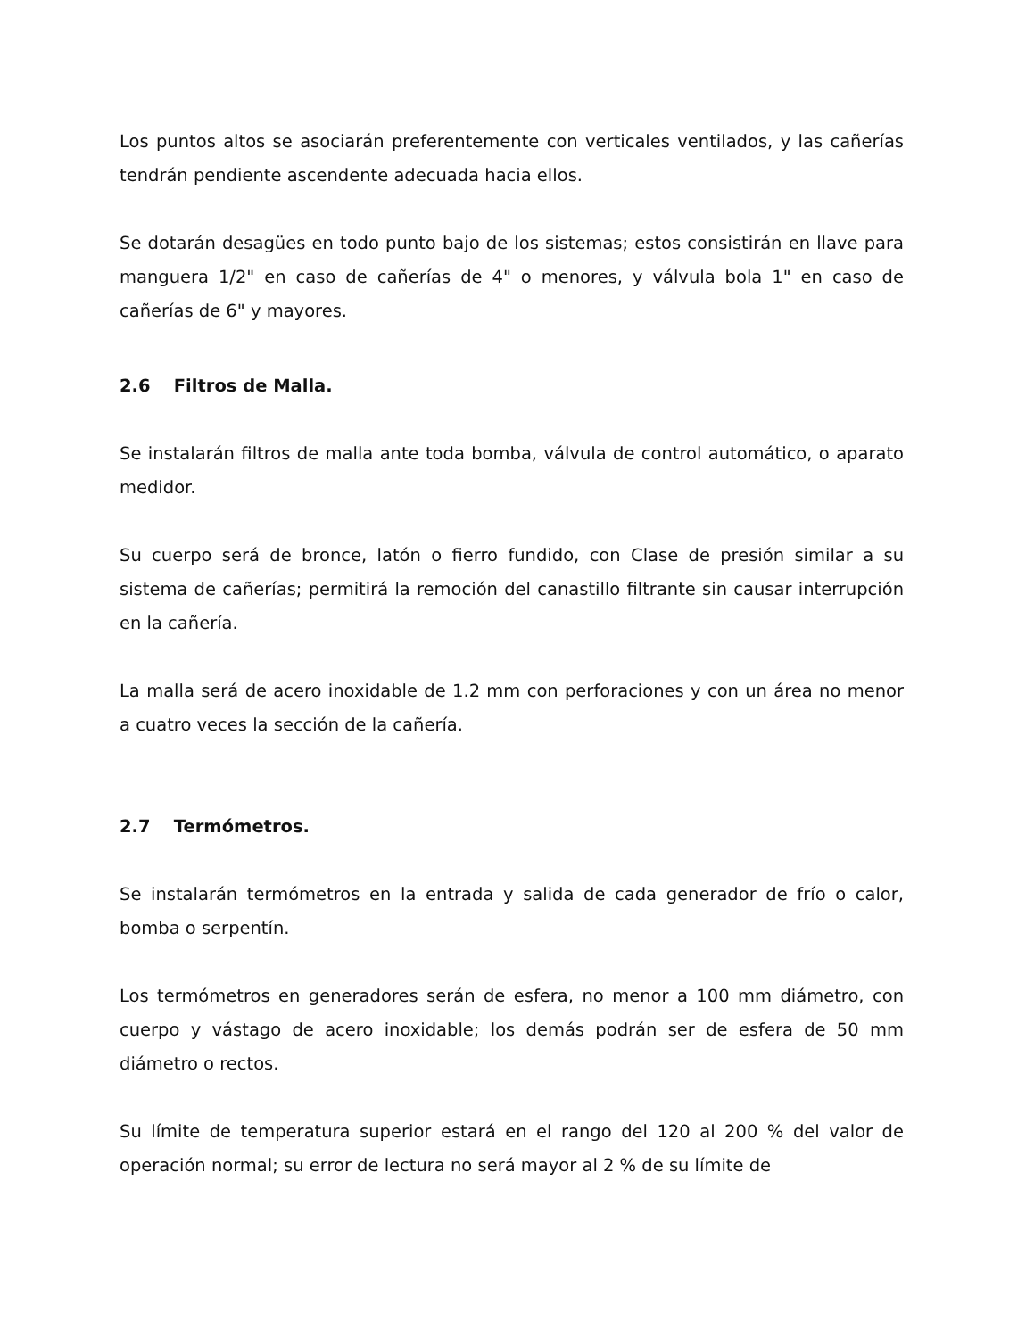Los puntos altos se asociarán preferentemente con verticales ventilados, y las cañerías tendrán pendiente ascendente adecuada hacia ellos.
Se dotarán desagües en todo punto bajo de los sistemas; estos consistirán en llave para manguera 1/2" en caso de cañerías de 4" o menores, y válvula bola 1" en caso de cañerías de 6" y mayores.
2.6 Filtros de Malla.
Se instalarán filtros de malla ante toda bomba, válvula de control automático, o aparato medidor.
Su cuerpo será de bronce, latón o fierro fundido, con Clase de presión similar a su sistema de cañerías; permitirá la remoción del canastillo filtrante sin causar interrupción en la cañería.
La malla será de acero inoxidable de 1.2 mm con perforaciones y con un área no menor a cuatro veces la sección de la cañería.
2.7 Termómetros.
Se instalarán termómetros en la entrada y salida de cada generador de frío o calor, bomba o serpentín.
Los termómetros en generadores serán de esfera, no menor a 100 mm diámetro, con cuerpo y vástago de acero inoxidable; los demás podrán ser de esfera de 50 mm diámetro o rectos.
Su límite de temperatura superior estará en el rango del 120 al 200 % del valor de operación normal; su error de lectura no será mayor al 2 % de su límite de